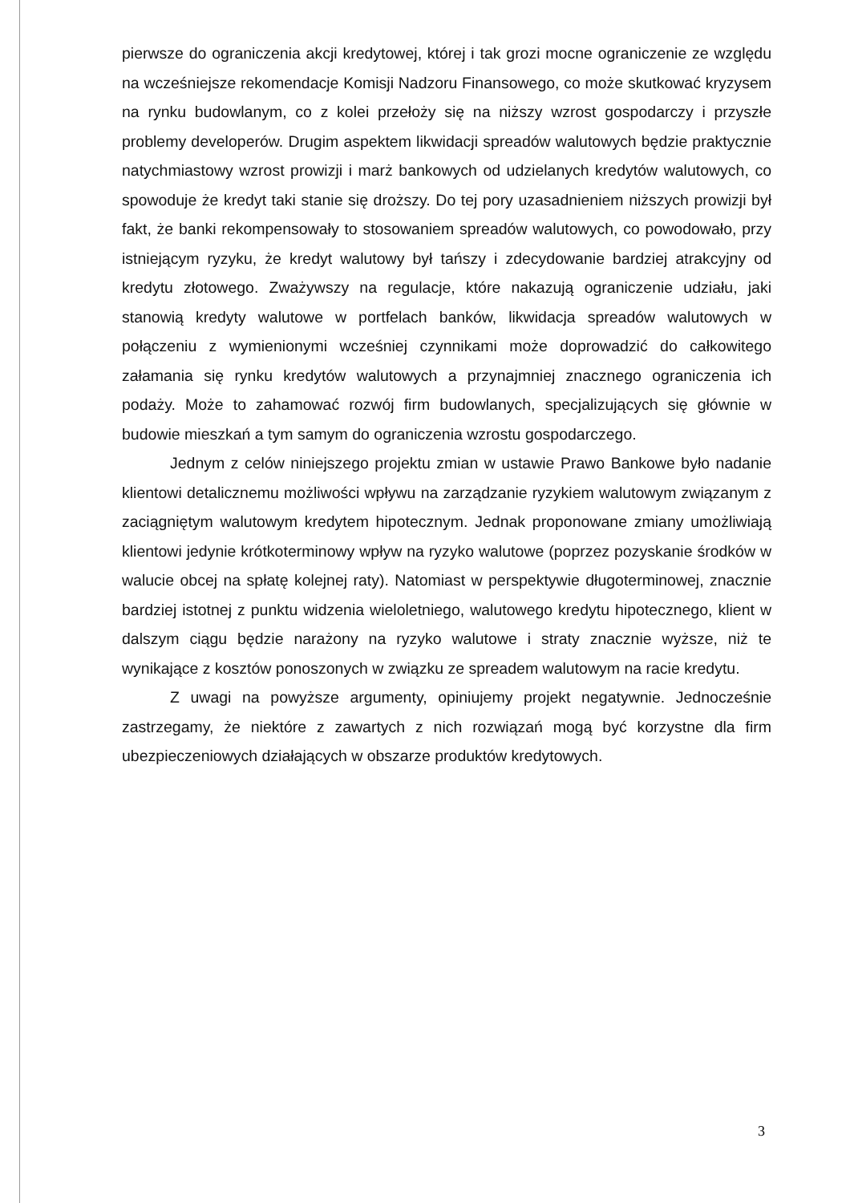pierwsze do ograniczenia akcji kredytowej, której i tak grozi mocne ograniczenie ze względu na wcześniejsze rekomendacje Komisji Nadzoru Finansowego, co może skutkować kryzysem na rynku budowlanym, co z kolei przełoży się na niższy wzrost gospodarczy i przyszłe problemy developerów. Drugim aspektem likwidacji spreadów walutowych będzie praktycznie natychmiastowy wzrost prowizji i marż bankowych od udzielanych kredytów walutowych, co spowoduje że kredyt taki stanie się droższy. Do tej pory uzasadnieniem niższych prowizji był fakt, że banki rekompensowały to stosowaniem spreadów walutowych, co powodowało, przy istniejącym ryzyku, że kredyt walutowy był tańszy i zdecydowanie bardziej atrakcyjny od kredytu złotowego. Zważywszy na regulacje, które nakazują ograniczenie udziału, jaki stanowią kredyty walutowe w portfelach banków, likwidacja spreadów walutowych w połączeniu z wymienionymi wcześniej czynnikami może doprowadzić do całkowitego załamania się rynku kredytów walutowych a przynajmniej znacznego ograniczenia ich podaży. Może to zahamować rozwój firm budowlanych, specjalizujących się głównie w budowie mieszkań a tym samym do ograniczenia wzrostu gospodarczego.
Jednym z celów niniejszego projektu zmian w ustawie Prawo Bankowe było nadanie klientowi detalicznemu możliwości wpływu na zarządzanie ryzykiem walutowym związanym z zaciągniętym walutowym kredytem hipotecznym. Jednak proponowane zmiany umożliwiają klientowi jedynie krótkoterminowy wpływ na ryzyko walutowe (poprzez pozyskanie środków w walucie obcej na spłatę kolejnej raty). Natomiast w perspektywie długoterminowej, znacznie bardziej istotnej z punktu widzenia wieloletniego, walutowego kredytu hipotecznego, klient w dalszym ciągu będzie narażony na ryzyko walutowe i straty znacznie wyższe, niż te wynikające z kosztów ponoszonych w związku ze spreadem walutowym na racie kredytu.
Z uwagi na powyższe argumenty, opiniujemy projekt negatywnie. Jednocześnie zastrzegamy, że niektóre z zawartych z nich rozwiązań mogą być korzystne dla firm ubezpieczeniowych działających w obszarze produktów kredytowych.
3